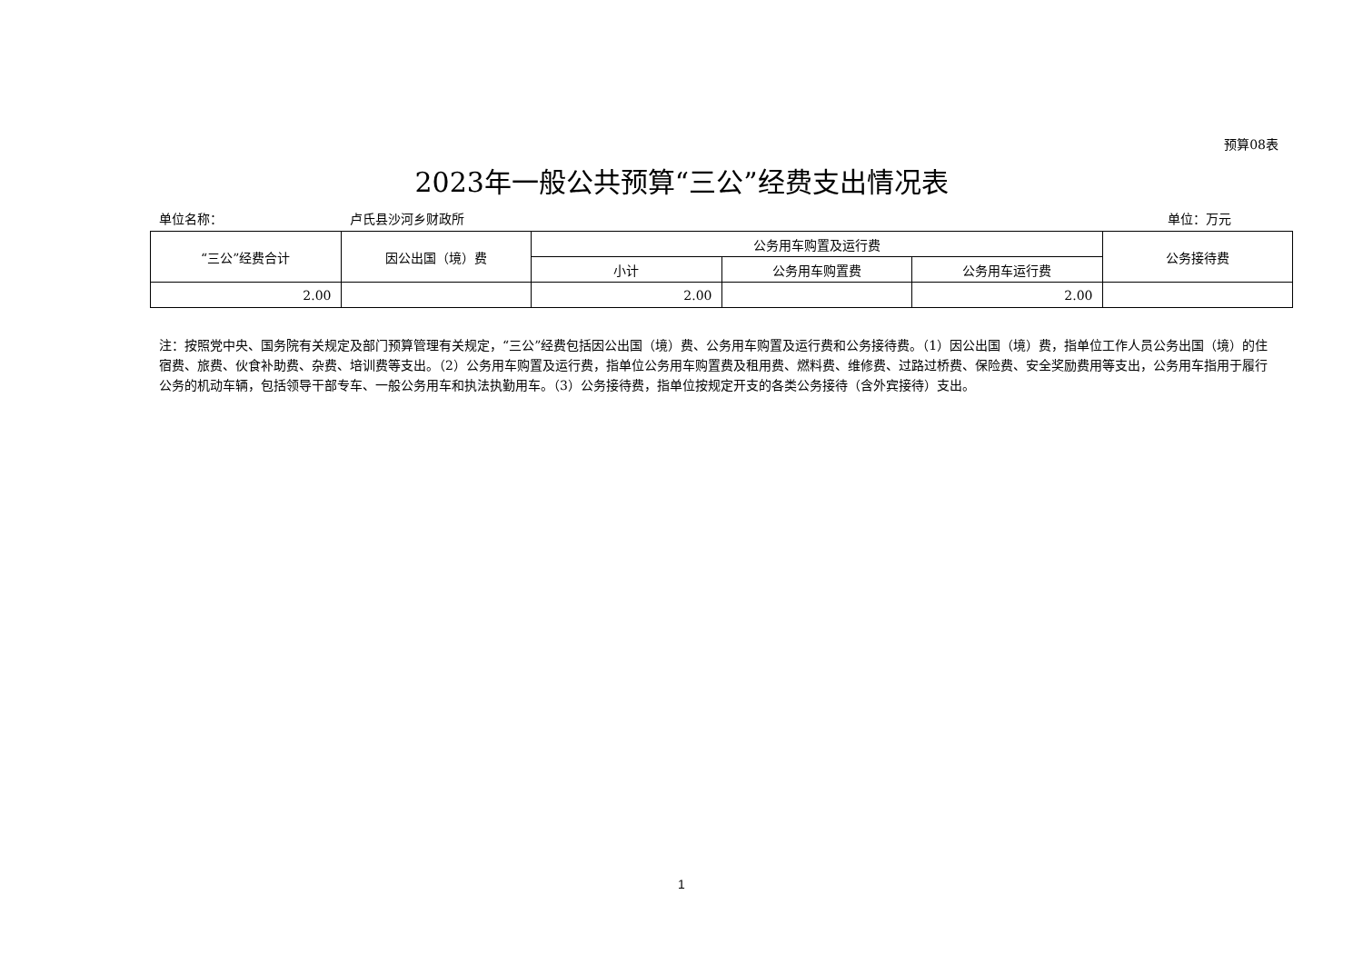预算08表
2023年一般公共预算“三公”经费支出情况表
单位名称： 卢氏县沙河乡财政所 单位：万元
| “三公”经费合计 | 因公出国（境）费 | 公务用车购置及运行费 | | | 公务接待费 |
| --- | --- | --- | --- | --- | --- |
| | | 小计 | 公务用车购置费 | 公务用车运行费 | |
| 2.00 | | 2.00 | | 2.00 | |
注：按照党中央、国务院有关规定及部门预算管理有关规定，“三公”经费包括因公出国（境）费、公务用车购置及运行费和公务接待费。（1）因公出国（境）费，指单位工作人员公务出国（境）的住宿费、旅费、伙食补助费、杂费、培训费等支出。（2）公务用车购置及运行费，指单位公务用车购置费及租用费、燃料费、维修费、过路过桥费、保险费、安全奖励费用等支出，公务用车指用于履行公务的机动车辆，包括领导干部专车、一般公务用车和执法执勤用车。（3）公务接待费，指单位按规定开支的各类公务接待（含外宾接待）支出。
1